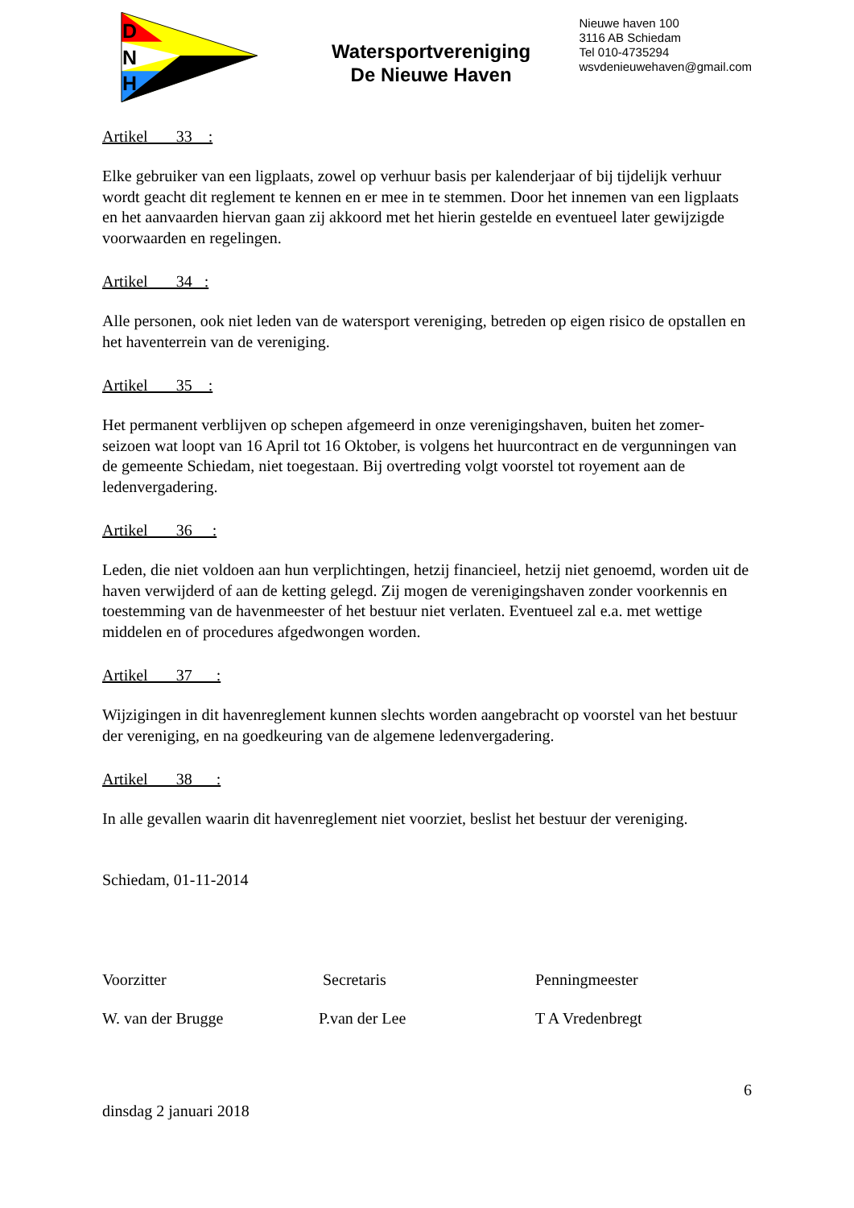D
N
H
Watersportvereniging
De Nieuwe Haven
Nieuwe haven 100
3116 AB Schiedam
Tel 010-4735294
wsvdenieuwehaven@gmail.com
Artikel 33 :
Elke gebruiker van een ligplaats, zowel op verhuur basis per kalenderjaar of bij tijdelijk verhuur wordt geacht dit reglement te kennen en er mee in te stemmen. Door het innemen van een ligplaats en het aanvaarden hiervan gaan zij akkoord met het hierin gestelde en eventueel later gewijzigde voorwaarden en regelingen.
Artikel 34 :
Alle personen, ook niet leden van de watersport vereniging, betreden op eigen risico de opstallen en het haventerrein van de vereniging.
Artikel 35 :
Het permanent verblijven op schepen afgemeerd in onze verenigingshaven, buiten het zomer-seizoen wat loopt van 16 April tot 16 Oktober, is volgens het huurcontract en de vergunningen van de gemeente Schiedam, niet toegestaan. Bij overtreding volgt voorstel tot royement aan de ledenvergadering.
Artikel 36 :
Leden, die niet voldoen aan hun verplichtingen, hetzij financieel, hetzij niet genoemd, worden uit de haven verwijderd of aan de ketting gelegd. Zij mogen de verenigingshaven zonder voorkennis en toestemming van de havenmeester of het bestuur niet verlaten. Eventueel zal e.a. met wettige middelen en of procedures afgedwongen worden.
Artikel 37 :
Wijzigingen in dit havenreglement kunnen slechts worden aangebracht op voorstel van het bestuur der vereniging, en na goedkeuring van de algemene ledenvergadering.
Artikel 38 :
In alle gevallen waarin dit havenreglement niet voorziet, beslist het bestuur der vereniging.
Schiedam, 01-11-2014
Voorzitter Secretaris Penningmeester
W. van der Brugge P.van der Lee T A Vredenbregt
6
dinsdag 2 januari 2018